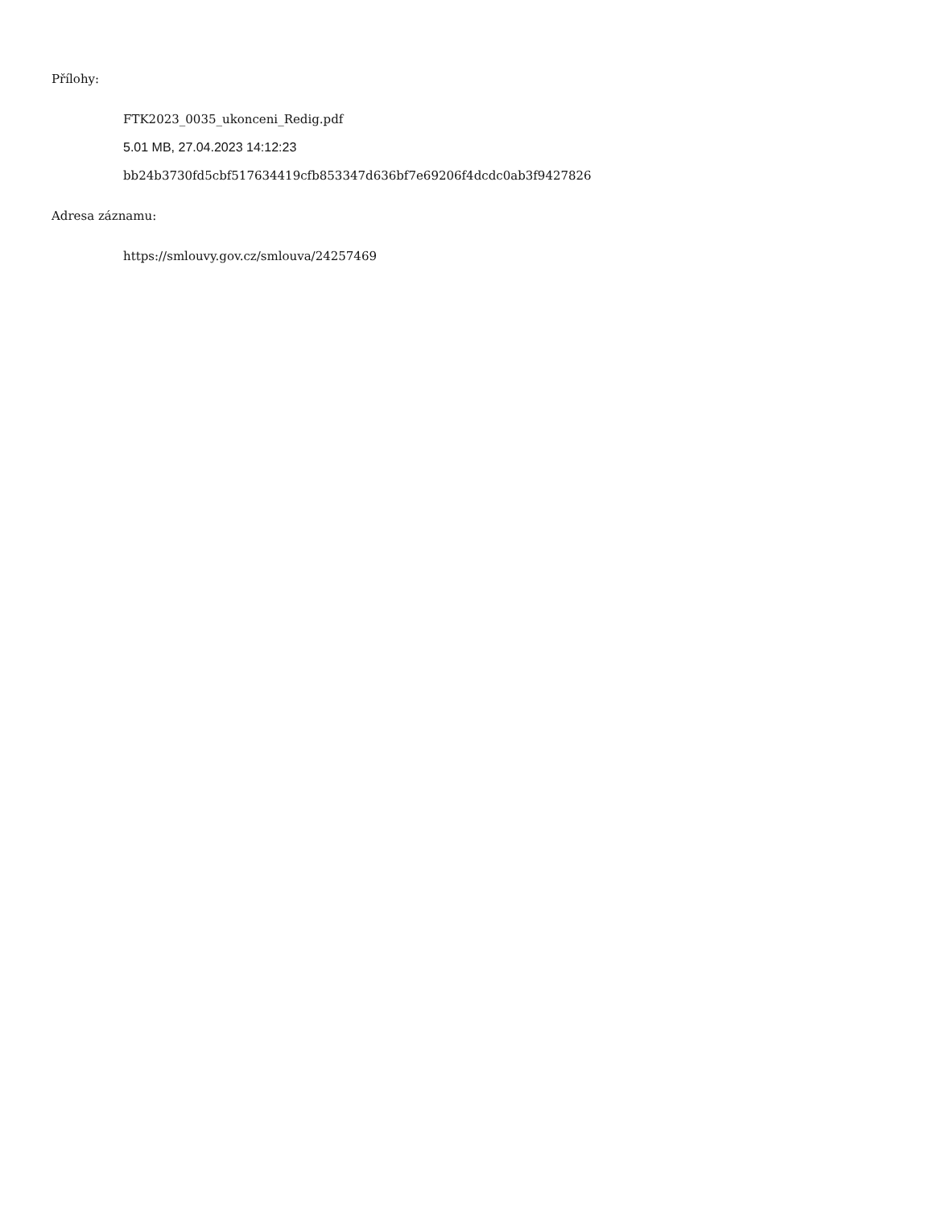Přílohy:
FTK2023_0035_ukonceni_Redig.pdf
5.01 MB, 27.04.2023 14:12:23
bb24b3730fd5cbf517634419cfb853347d636bf7e69206f4dcdc0ab3f9427826
Adresa záznamu:
https://smlouvy.gov.cz/smlouva/24257469